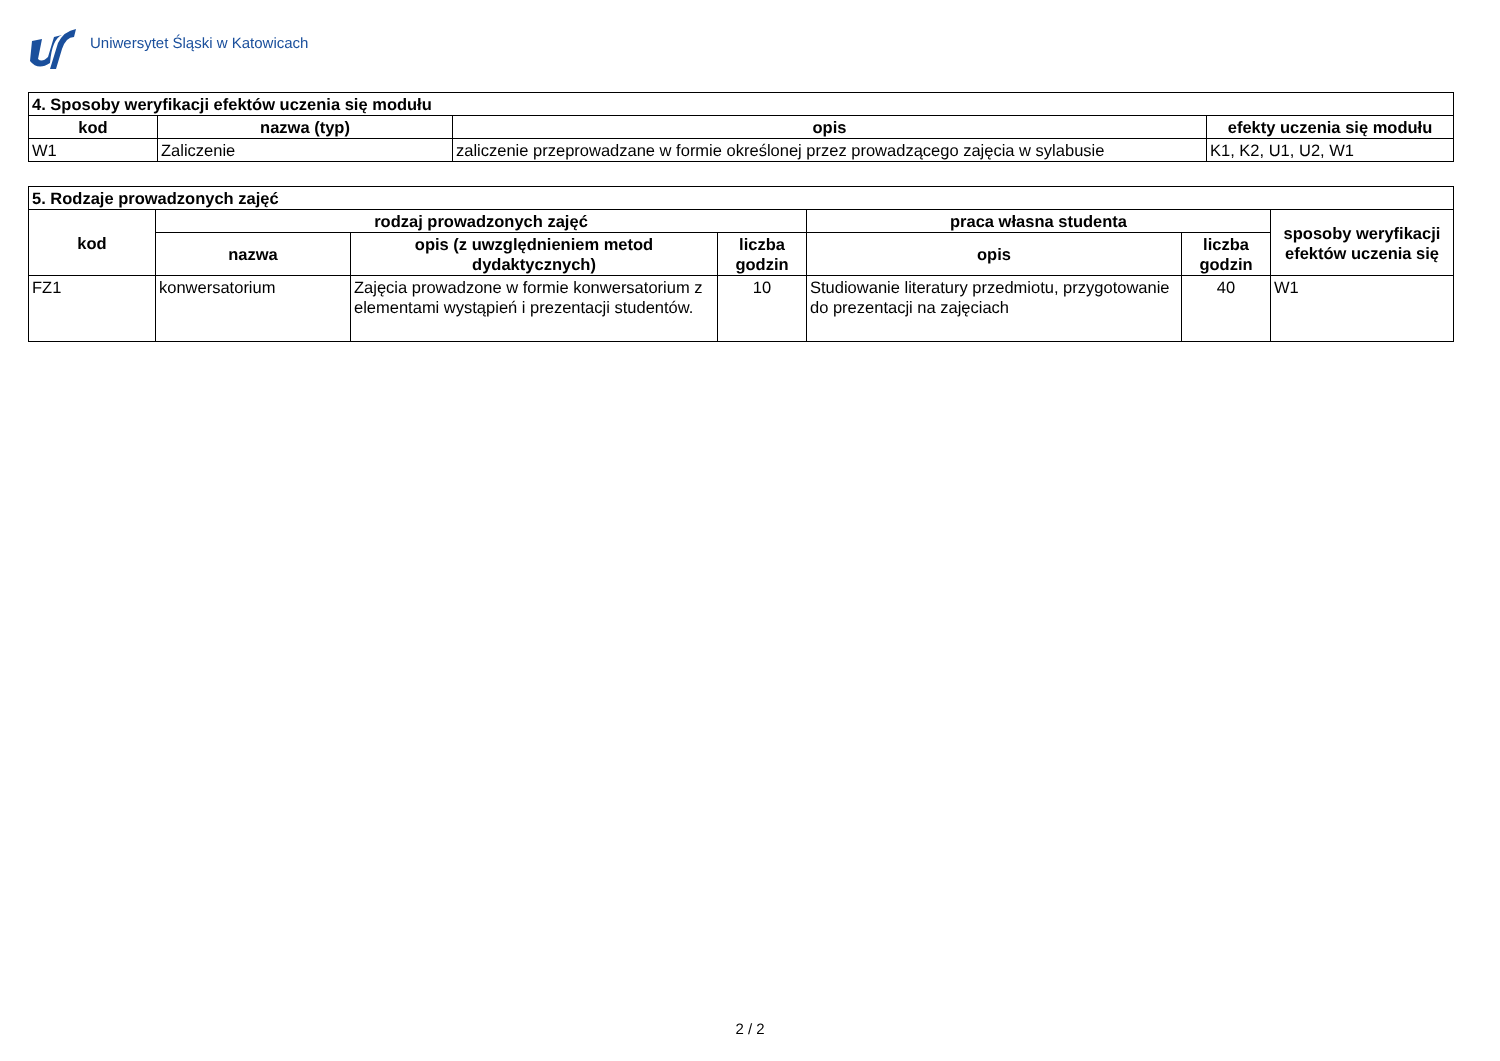Uniwersytet Śląski w Katowicach
| 4. Sposoby weryfikacji efektów uczenia się modułu | | | |
| --- | --- | --- | --- |
| kod | nazwa (typ) | opis | efekty uczenia się modułu |
| W1 | Zaliczenie | zaliczenie przeprowadzane w formie określonej przez prowadzącego zajęcia w sylabusie | K1, K2, U1, U2, W1 |
| 5. Rodzaje prowadzonych zajęć | | | | | | |
| --- | --- | --- | --- | --- | --- | --- |
| kod | rodzaj prowadzonych zajęć | | | praca własna studenta | | sposoby weryfikacji efektów uczenia się |
| | nazwa | opis (z uwzględnieniem metod dydaktycznych) | liczba godzin | opis | liczba godzin | |
| FZ1 | konwersatorium | Zajęcia prowadzone w formie konwersatorium z elementami wystąpień i prezentacji studentów. | 10 | Studiowanie literatury przedmiotu, przygotowanie do prezentacji na zajęciach | 40 | W1 |
2 / 2